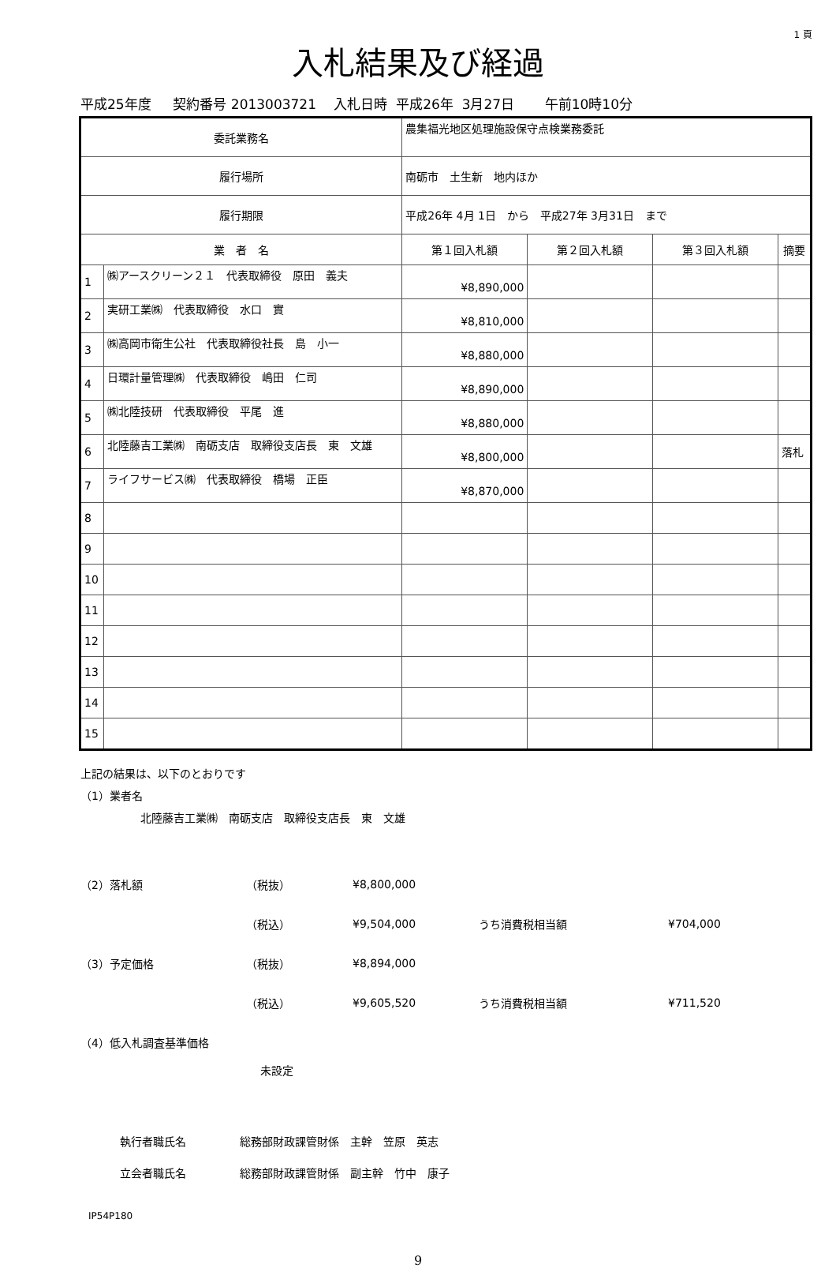1 頁
入札結果及び経過
平成25年度　 契約番号 2013003721　 入札日時 平成26年 3月27日　 午前10時10分
| 委託業務名 | | 農集福光地区処理施設保守点検業務委託 | | | |
| 履行場所 | | 南砺市 土生新 地内ほか | | | |
| 履行期限 | | 平成26年 4月 1日 から 平成27年 3月31日 まで | | | |
| 業 者 名 | | 第１回入札額 | 第２回入札額 | 第３回入札額 | 摘要 |
| 1 | ㈱アースクリーン２１ 代表取締役 原田 義夫 | ¥8,890,000 | | | |
| 2 | 実研工業㈱ 代表取締役 水口 實 | ¥8,810,000 | | | |
| 3 | ㈱高岡市衛生公社 代表取締役社長 島 小一 | ¥8,880,000 | | | |
| 4 | 日環計量管理㈱ 代表取締役 嶋田 仁司 | ¥8,890,000 | | | |
| 5 | ㈱北陸技研 代表取締役 平尾 進 | ¥8,880,000 | | | |
| 6 | 北陸藤吉工業㈱ 南砺支店 取締役支店長 東 文雄 | ¥8,800,000 | | | 落札 |
| 7 | ライフサービス㈱ 代表取締役 橋場 正臣 | ¥8,870,000 | | | |
| 8 | | | | | |
| 9 | | | | | |
| 10 | | | | | |
| 11 | | | | | |
| 12 | | | | | |
| 13 | | | | | |
| 14 | | | | | |
| 15 | | | | | |
上記の結果は、以下のとおりです
（1）業者名
北陸藤吉工業㈱　南砺支店　取締役支店長　東　文雄
（2）落札額 （税抜） ¥8,800,000
（税込） ¥9,504,000 うち消費税相当額 ¥704,000
（3）予定価格 （税抜） ¥8,894,000
（税込） ¥9,605,520 うち消費税相当額 ¥711,520
（4）低入札調査基準価格
未設定
執行者職氏名 総務部財政課管財係　主幹　笠原　英志
立会者職氏名 総務部財政課管財係　副主幹　竹中　康子
IP54P180
9